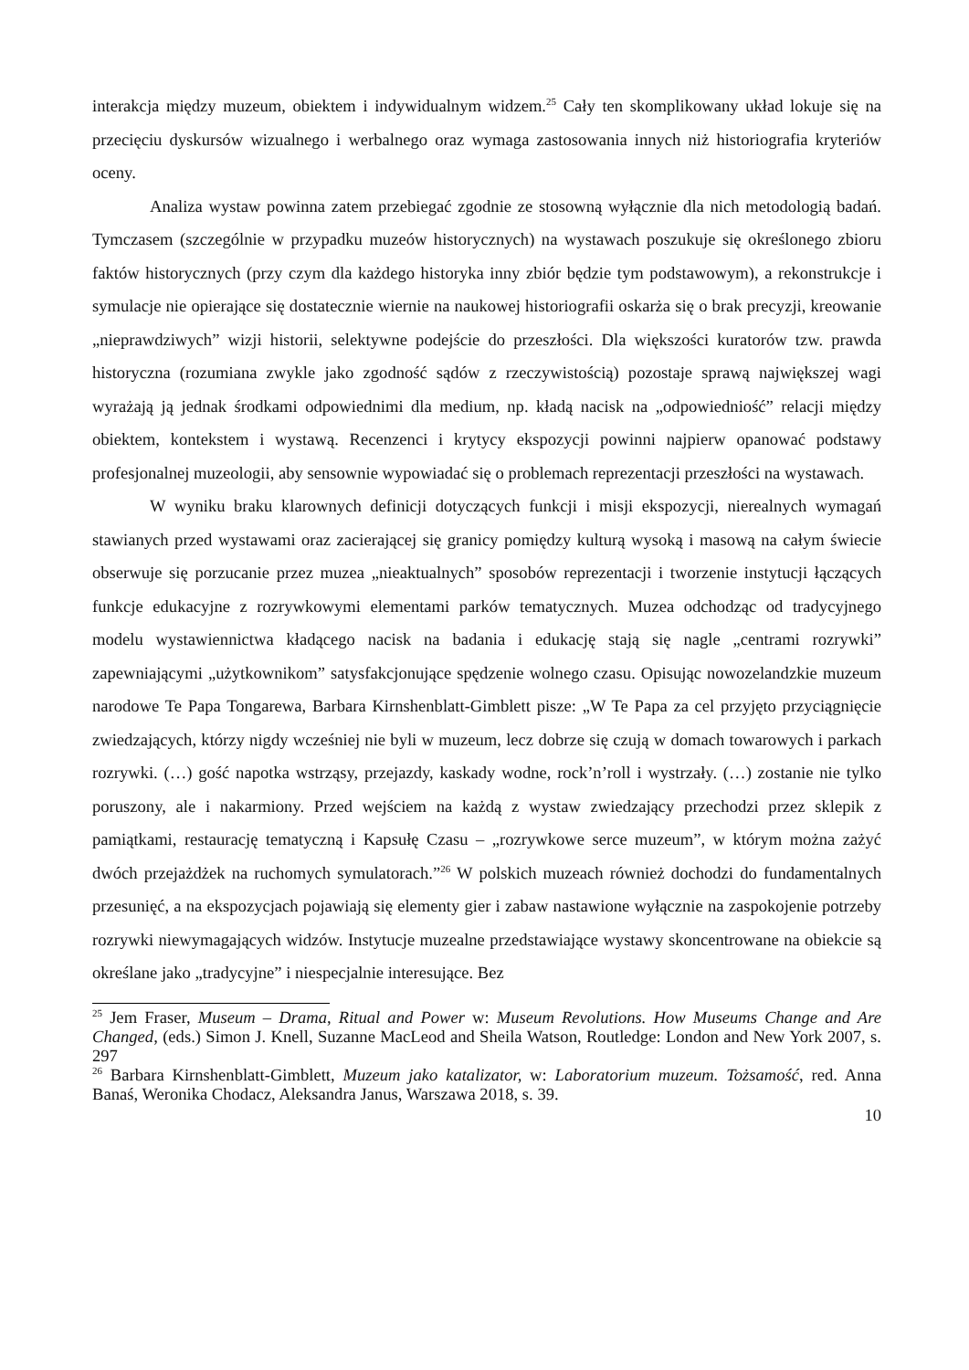interakcja między muzeum, obiektem i indywidualnym widzem.<sup>25</sup> Cały ten skomplikowany układ lokuje się na przecięciu dyskursów wizualnego i werbalnego oraz wymaga zastosowania innych niż historiografia kryteriów oceny.
Analiza wystaw powinna zatem przebiegać zgodnie ze stosowną wyłącznie dla nich metodologią badań. Tymczasem (szczególnie w przypadku muzeów historycznych) na wystawach poszukuje się określonego zbioru faktów historycznych (przy czym dla każdego historyka inny zbiór będzie tym podstawowym), a rekonstrukcje i symulacje nie opierające się dostatecznie wiernie na naukowej historiografii oskarża się o brak precyzji, kreowanie „nieprawdziwych” wizji historii, selektywne podejście do przeszłości. Dla większości kuratorów tzw. prawda historyczna (rozumiana zwykle jako zgodność sądów z rzeczywistością) pozostaje sprawą największej wagi wyrażają ją jednak środkami odpowiednimi dla medium, np. kładą nacisk na „odpowiedniość” relacji między obiektem, kontekstem i wystawą. Recenzenci i krytycy ekspozycji powinni najpierw opanować podstawy profesjonalnej muzeologii, aby sensownie wypowiadać się o problemach reprezentacji przeszłości na wystawach.
W wyniku braku klarownych definicji dotyczących funkcji i misji ekspozycji, nierealnych wymagań stawianych przed wystawami oraz zacierającej się granicy pomiędzy kulturą wysoką i masową na całym świecie obserwuje się porzucanie przez muzea „nieaktualnych” sposobów reprezentacji i tworzenie instytucji łączących funkcje edukacyjne z rozrywkowymi elementami parków tematycznych. Muzea odchodząc od tradycyjnego modelu wystawiennictwa kładącego nacisk na badania i edukację stają się nagle „centrami rozrywki” zapewniającymi „użytkownikom” satysfakcjonujące spędzenie wolnego czasu. Opisując nowozelandzkie muzeum narodowe Te Papa Tongarewa, Barbara Kirnshenblatt-Gimblett pisze: „W Te Papa za cel przyjęto przyciągnięcie zwiedzających, którzy nigdy wcześniej nie byli w muzeum, lecz dobrze się czują w domach towarowych i parkach rozrywki. (…) gość napotka wstrząsy, przejazdy, kaskady wodne, rock’n’roll i wystrzały. (…) zostanie nie tylko poruszony, ale i nakarmiony. Przed wejściem na każdą z wystaw zwiedzający przechodzi przez sklepik z pamiątkami, restaurację tematyczną i Kapsułę Czasu – „rozrywkowe serce muzeum”, w którym można zażyć dwóch przejażdżek na ruchomych symulatorach.”<sup>26</sup> W polskich muzeach również dochodzi do fundamentalnych przesunięć, a na ekspozycjach pojawiają się elementy gier i zabaw nastawione wyłącznie na zaspokojenie potrzeby rozrywki niewymagających widzów. Instytucje muzealne przedstawiające wystawy skoncentrowane na obiekcie są określane jako „tradycyjne” i niespecjalnie interesujące. Bez
<sup>25</sup> Jem Fraser, Museum – Drama, Ritual and Power w: Museum Revolutions. How Museums Change and Are Changed, (eds.) Simon J. Knell, Suzanne MacLeod and Sheila Watson, Routledge: London and New York 2007, s. 297
<sup>26</sup> Barbara Kirnshenblatt-Gimblett, Muzeum jako katalizator, w: Laboratorium muzeum. Tożsamość, red. Anna Banaś, Weronika Chodacz, Aleksandra Janus, Warszawa 2018, s. 39.
10